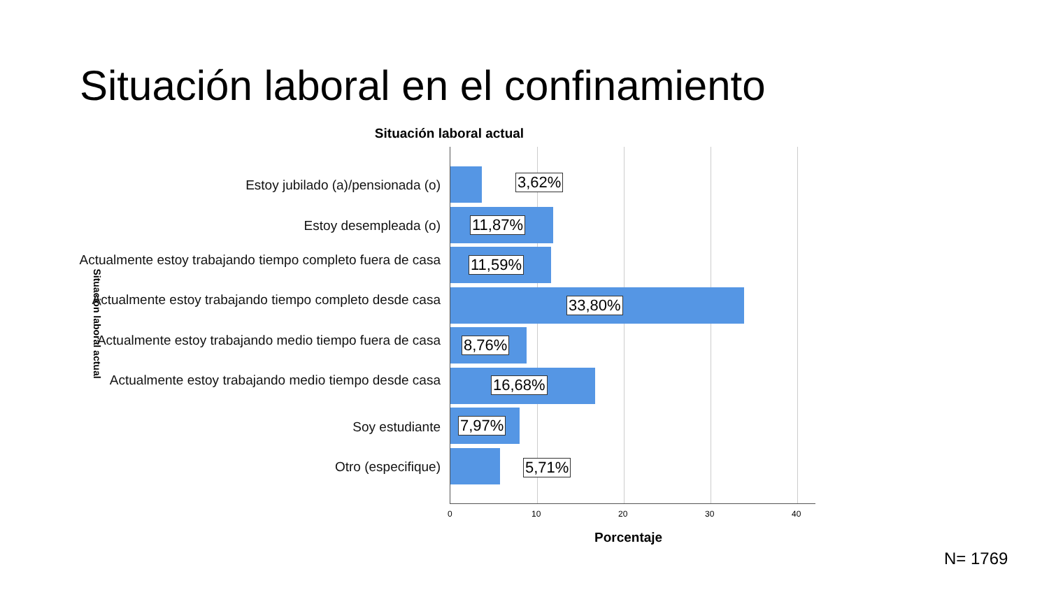Situación laboral en el confinamiento
Situación laboral actual
Situación laboral actual
Estoy jubilado (a)/pensionada (o) 3,62%
Estoy desempleada (o) 11,87%
Actualmente estoy trabajando tiempo completo fuera de casa
11,59%
Actualmente estoy trabajando tiempo completo desde casa
33,80%
Actualmente estoy trabajando medio tiempo fuera de casa
8,76%
Actualmente estoy trabajando medio tiempo desde casa
16,68%
Soy estudiante 7,97%
Otro (especifique) 5,71%
0 10 20 30 40
Porcentaje
N= 1769